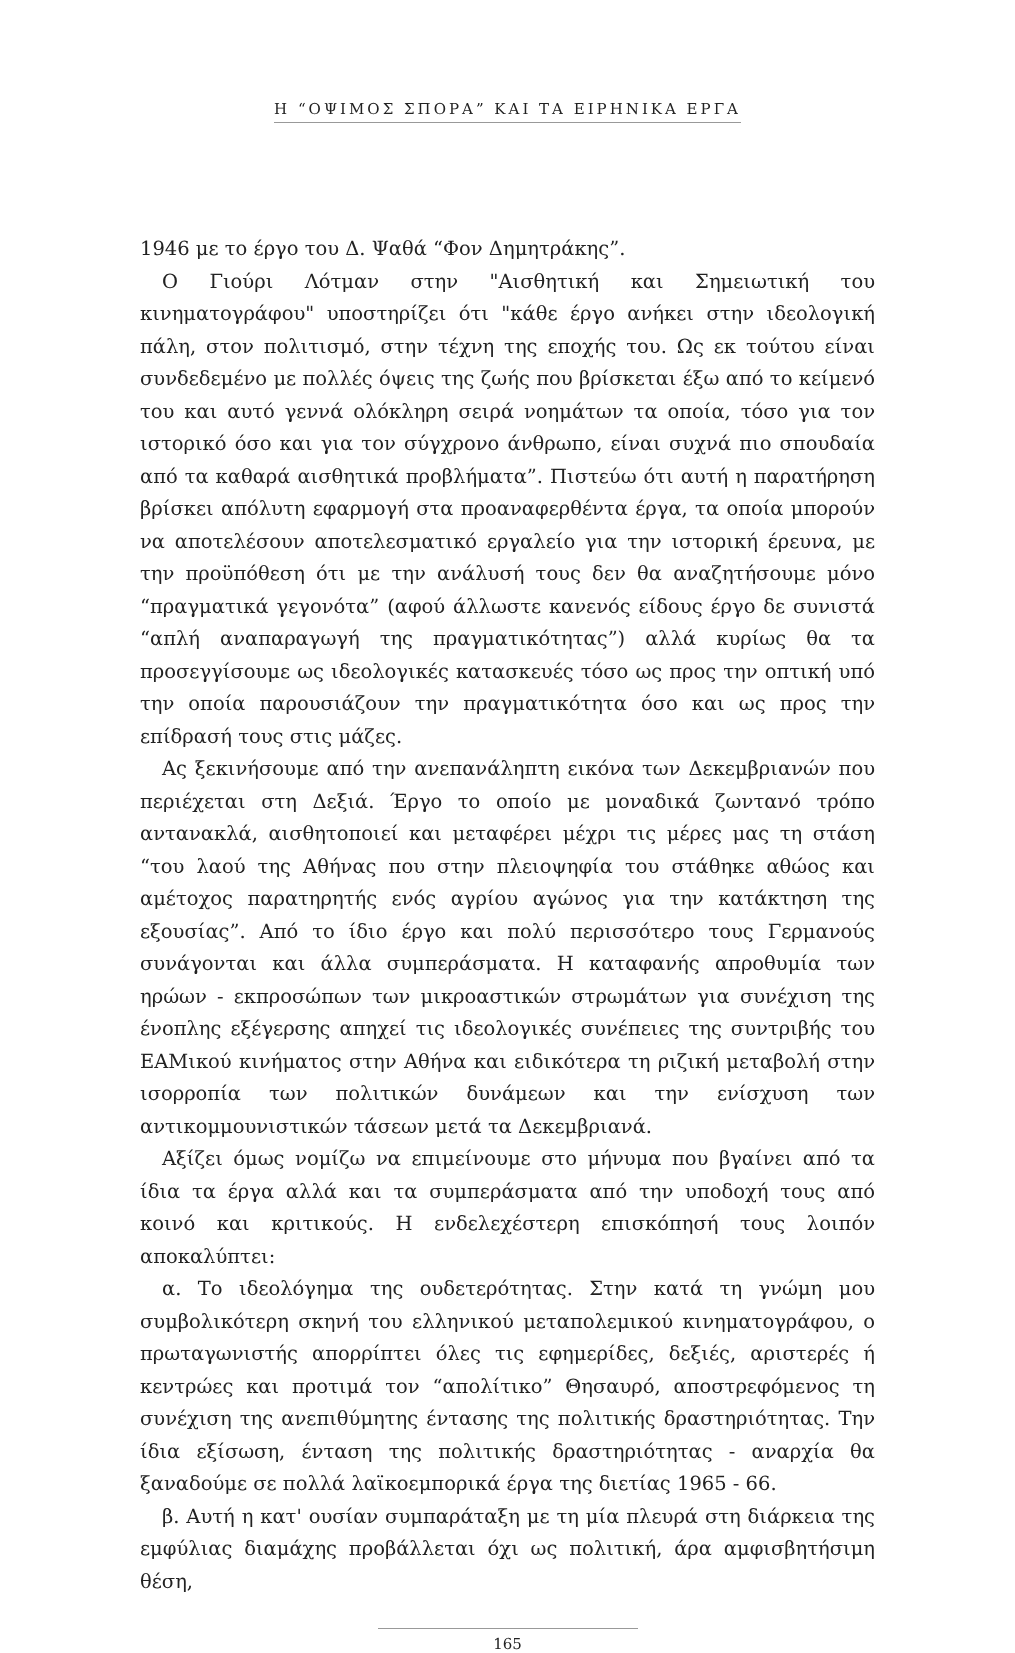Η “ΟΨΙΜΟΣ ΣΠΟΡΑ” ΚΑΙ ΤΑ ΕΙΡΗΝΙΚΑ ΕΡΓΑ
1946 με το έργο του Δ. Ψαθά “Φον Δημητράκης”.
Ο Γιούρι Λότμαν στην "Αισθητική και Σημειωτική του κινηματογράφου" υποστηρίζει ότι "κάθε έργο ανήκει στην ιδεολογική πάλη, στον πολιτισμό, στην τέχνη της εποχής του. Ως εκ τούτου είναι συνδεδεμένο με πολλές όψεις της ζωής που βρίσκεται έξω από το κείμενό του και αυτό γεννά ολόκληρη σειρά νοημάτων τα οποία, τόσο για τον ιστορικό όσο και για τον σύγχρονο άνθρωπο, είναι συχνά πιο σπουδαία από τα καθαρά αισθητικά προβλήματα”. Πιστεύω ότι αυτή η παρατήρηση βρίσκει απόλυτη εφαρμογή στα προαναφερθέντα έργα, τα οποία μπορούν να αποτελέσουν αποτελεσματικό εργαλείο για την ιστορική έρευνα, με την προϋπόθεση ότι με την ανάλυσή τους δεν θα αναζητήσουμε μόνο “πραγματικά γεγονότα” (αφού άλλωστε κανενός είδους έργο δε συνιστά “απλή αναπαραγωγή της πραγματικότητας”) αλλά κυρίως θα τα προσεγγίσουμε ως ιδεολογικές κατασκευές τόσο ως προς την οπτική υπό την οποία παρουσιάζουν την πραγματικότητα όσο και ως προς την επίδρασή τους στις μάζες.
Ας ξεκινήσουμε από την ανεπανάληπτη εικόνα των Δεκεμβριανών που περιέχεται στη Δεξιά. Έργο το οποίο με μοναδικά ζωντανό τρόπο αντανακλά, αισθητοποιεί και μεταφέρει μέχρι τις μέρες μας τη στάση “του λαού της Αθήνας που στην πλειοψηφία του στάθηκε αθώος και αμέτοχος παρατηρητής ενός αγρίου αγώνος για την κατάκτηση της εξουσίας”. Από το ίδιο έργο και πολύ περισσότερο τους Γερμανούς συνάγονται και άλλα συμπεράσματα. Η καταφανής απροθυμία των ηρώων - εκπροσώπων των μικροαστικών στρωμάτων για συνέχιση της ένοπλης εξέγερσης απηχεί τις ιδεολογικές συνέπειες της συντριβής του ΕΑΜικού κινήματος στην Αθήνα και ειδικότερα τη ριζική μεταβολή στην ισορροπία των πολιτικών δυνάμεων και την ενίσχυση των αντικομμουνιστικών τάσεων μετά τα Δεκεμβριανά.
Αξίζει όμως νομίζω να επιμείνουμε στο μήνυμα που βγαίνει από τα ίδια τα έργα αλλά και τα συμπεράσματα από την υποδοχή τους από κοινό και κριτικούς. Η ενδελεχέστερη επισκόπησή τους λοιπόν αποκαλύπτει:
α. Το ιδεολόγημα της ουδετερότητας. Στην κατά τη γνώμη μου συμβολικότερη σκηνή του ελληνικού μεταπολεμικού κινηματογράφου, ο πρωταγωνιστής απορρίπτει όλες τις εφημερίδες, δεξιές, αριστερές ή κεντρώες και προτιμά τον “απολίτικο” Θησαυρό, αποστρεφόμενος τη συνέχιση της ανεπιθύμητης έντασης της πολιτικής δραστηριότητας. Την ίδια εξίσωση, ένταση της πολιτικής δραστηριότητας - αναρχία θα ξαναδούμε σε πολλά λαϊκοεμπορικά έργα της διετίας 1965 - 66.
β. Αυτή η κατ' ουσίαν συμπαράταξη με τη μία πλευρά στη διάρκεια της εμφύλιας διαμάχης προβάλλεται όχι ως πολιτική, άρα αμφισβητήσιμη θέση,
165